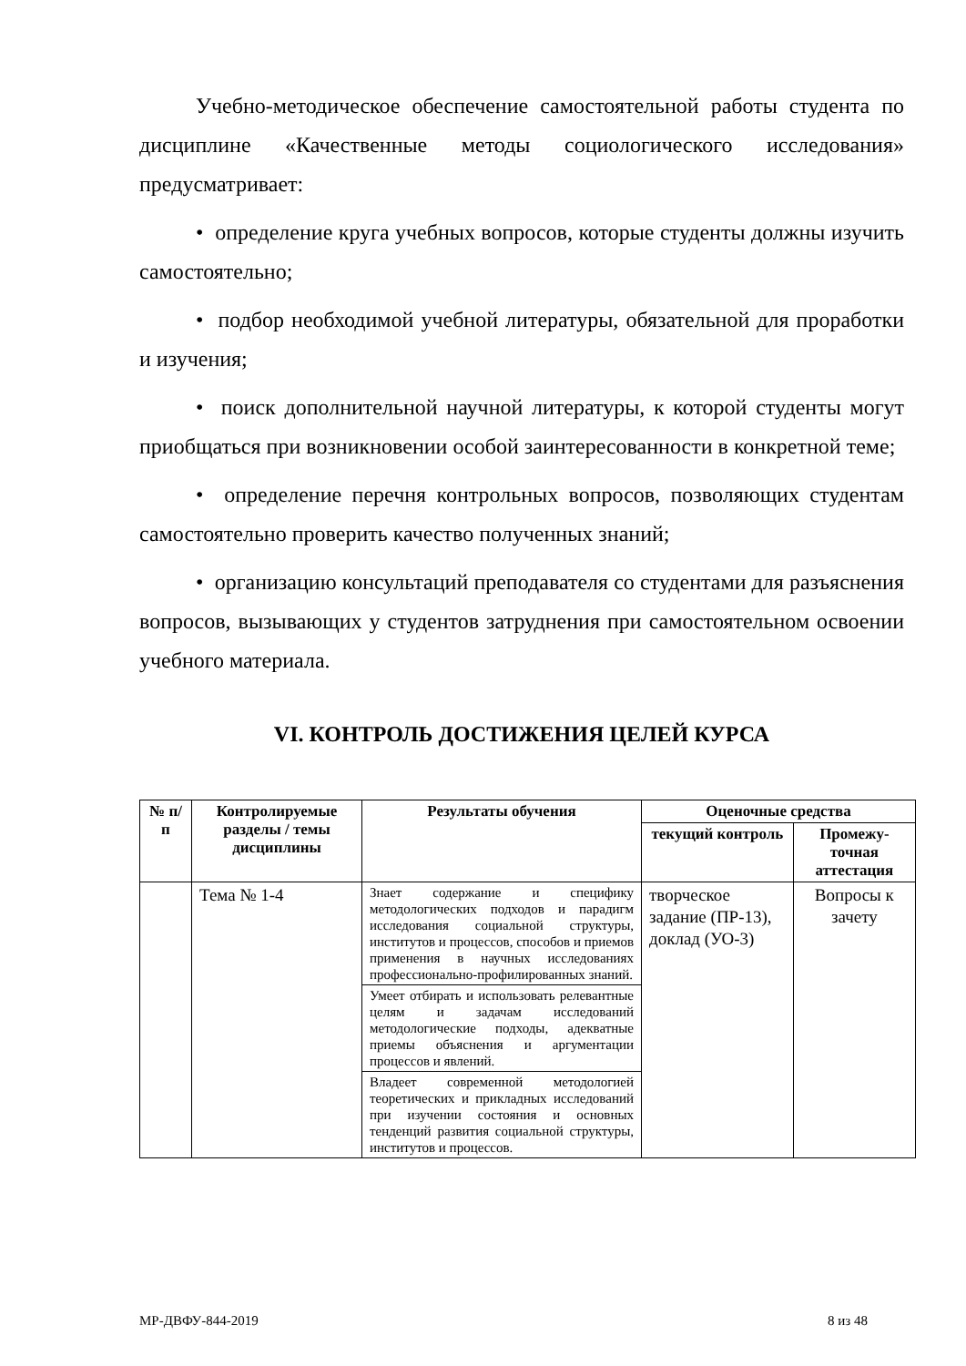Учебно-методическое обеспечение самостоятельной работы студента по дисциплине «Качественные методы социологического исследования» предусматривает:
• определение круга учебных вопросов, которые студенты должны изучить самостоятельно;
• подбор необходимой учебной литературы, обязательной для проработки и изучения;
• поиск дополнительной научной литературы, к которой студенты могут приобщаться при возникновении особой заинтересованности в конкретной теме;
• определение перечня контрольных вопросов, позволяющих студентам самостоятельно проверить качество полученных знаний;
• организацию консультаций преподавателя со студентами для разъяснения вопросов, вызывающих у студентов затруднения при самостоятельном освоении учебного материала.
VI. КОНТРОЛЬ ДОСТИЖЕНИЯ ЦЕЛЕЙ КУРСА
| № п/п | Контролируемые разделы / темы дисциплины | Результаты обучения | Оценочные средства | |
| --- | --- | --- | --- | --- |
| | | | текущий контроль | Промежу-точная аттестация |
| | Тема № 1-4 | Знает содержание и специфику методологических подходов и парадигм исследования социальной структуры, институтов и процессов, способов и приемов применения в научных исследованиях профессионально-профилированных знаний. | творческое задание (ПР-13), доклад (УО-3) | Вопросы к зачету |
| | | Умеет отбирать и использовать релевантные целям и задачам исследований методологические подходы, адекватные приемы объяснения и аргументации процессов и явлений. | | |
| | | Владеет современной методологией теоретических и прикладных исследований при изучении состояния и основных тенденций развития социальной структуры, институтов и процессов. | | |
МР-ДВФУ-844-2019 8 из 48